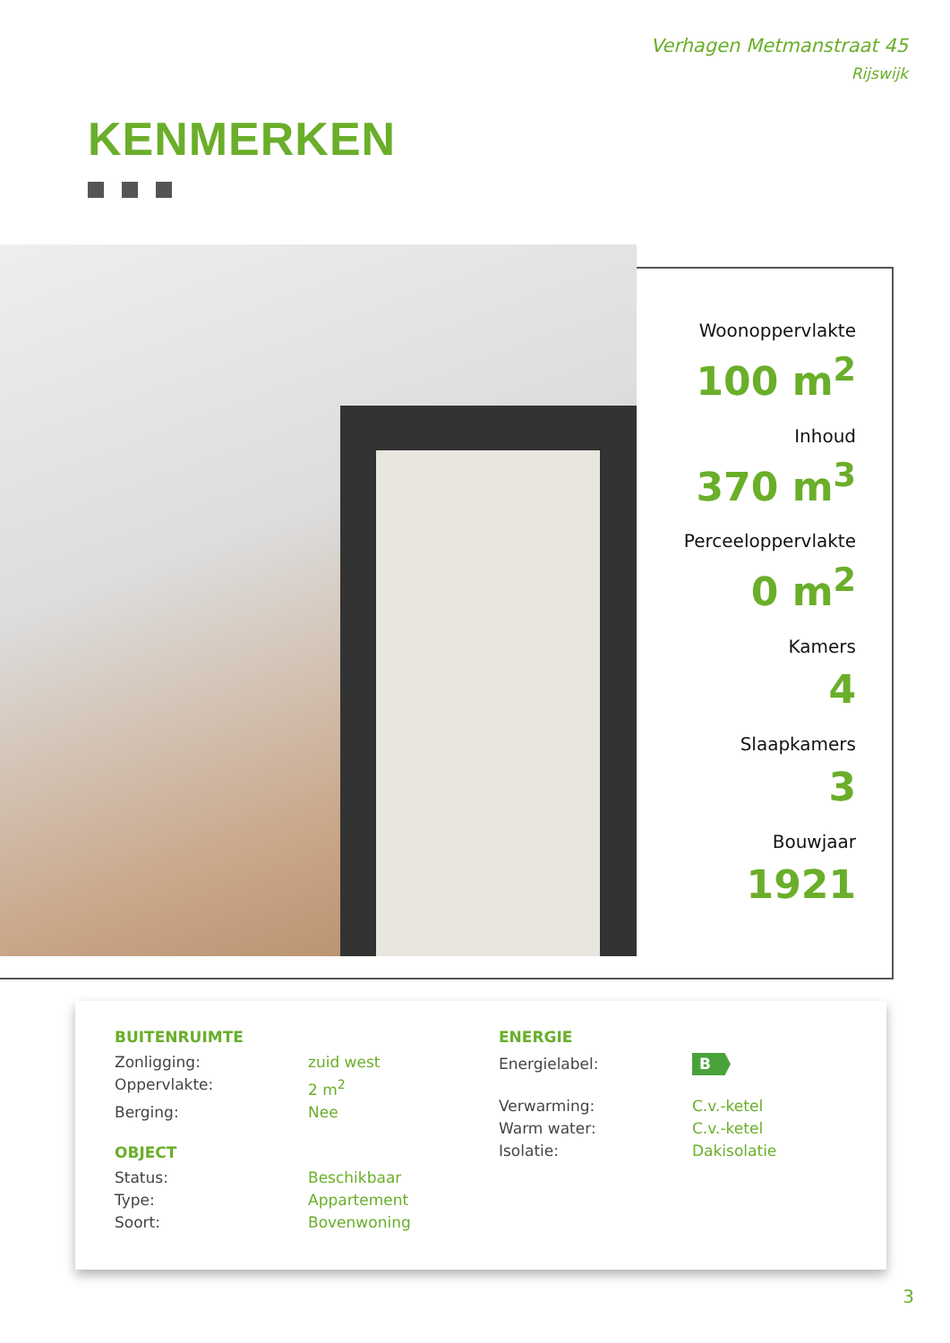Verhagen Metmanstraat 45
Rijswijk
KENMERKEN
Woonoppervlakte
100 m<sup>2</sup>
Inhoud
370 m<sup>3</sup>
Perceeloppervlakte
0 m<sup>2</sup>
Kamers
4
Slaapkamers
3
Bouwjaar
1921
BUITENRUIMTE
Zonligging: zuid west
Oppervlakte: 2 m<sup>2</sup>
Berging: Nee
OBJECT
Status: Beschikbaar
Type: Appartement
Soort: Bovenwoning
ENERGIE
Energielabel: B
Verwarming: C.v.-ketel
Warm water: C.v.-ketel
Isolatie: Dakisolatie
3